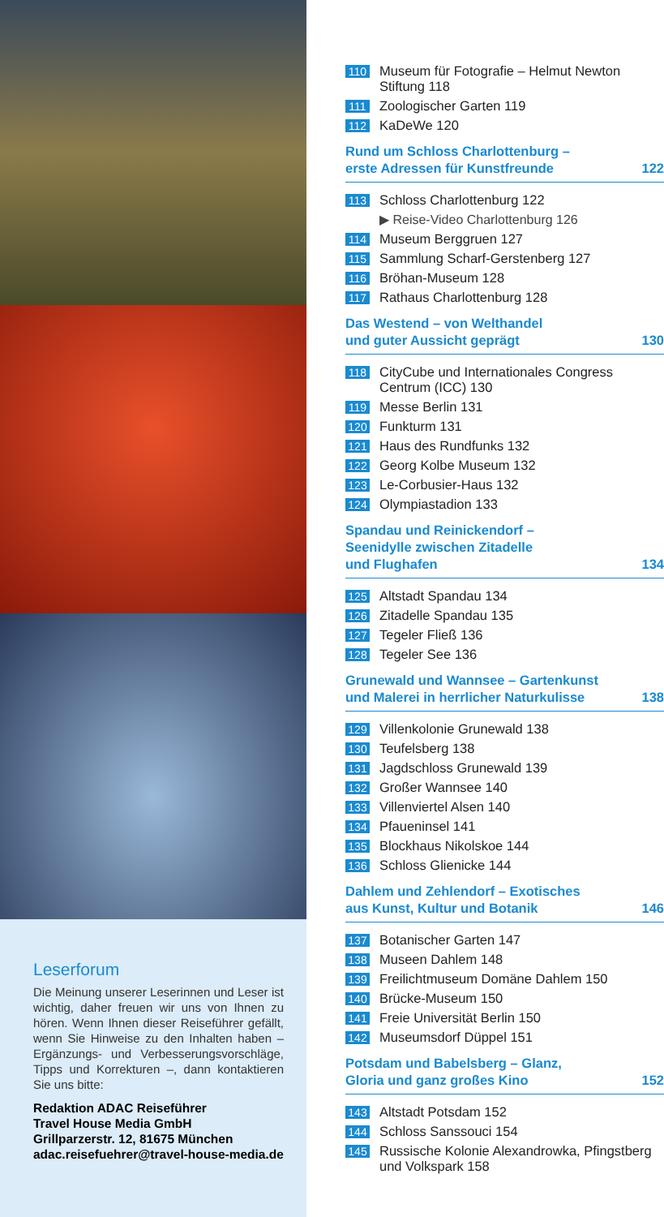Leserforum
Die Meinung unserer Leserinnen und Leser ist wichtig, daher freuen wir uns von Ihnen zu hören. Wenn Ihnen dieser Reiseführer gefällt, wenn Sie Hinweise zu den Inhalten haben – Ergänzungs- und Verbesserungsvorschläge, Tipps und Korrekturen –, dann kontaktieren Sie uns bitte:
Redaktion ADAC Reiseführer
Travel House Media GmbH
Grillparzerstr. 12, 81675 München
adac.reisefuehrer@travel-house-media.de
110 Museum für Fotografie – Helmut Newton Stiftung 118
111 Zoologischer Garten 119
112 KaDeWe 120
Rund um Schloss Charlottenburg –
erste Adressen für Kunstfreunde 122
113 Schloss Charlottenburg 122
▶ Reise-Video Charlottenburg 126
114 Museum Berggruen 127
115 Sammlung Scharf-Gerstenberg 127
116 Bröhan-Museum 128
117 Rathaus Charlottenburg 128
Das Westend – von Welthandel
und guter Aussicht geprägt 130
118 CityCube und Internationales Congress Centrum (ICC) 130
119 Messe Berlin 131
120 Funkturm 131
121 Haus des Rundfunks 132
122 Georg Kolbe Museum 132
123 Le-Corbusier-Haus 132
124 Olympiastadion 133
Spandau und Reinickendorf –
Seenidylle zwischen Zitadelle
und Flughafen 134
125 Altstadt Spandau 134
126 Zitadelle Spandau 135
127 Tegeler Fließ 136
128 Tegeler See 136
Grunewald und Wannsee – Gartenkunst
und Malerei in herrlicher Naturkulisse 138
129 Villenkolonie Grunewald 138
130 Teufelsberg 138
131 Jagdschloss Grunewald 139
132 Großer Wannsee 140
133 Villenviertel Alsen 140
134 Pfaueninsel 141
135 Blockhaus Nikolskoe 144
136 Schloss Glienicke 144
Dahlem und Zehlendorf – Exotisches
aus Kunst, Kultur und Botanik 146
137 Botanischer Garten 147
138 Museen Dahlem 148
139 Freilichtmuseum Domäne Dahlem 150
140 Brücke-Museum 150
141 Freie Universität Berlin 150
142 Museumsdorf Düppel 151
Potsdam und Babelsberg – Glanz,
Gloria und ganz großes Kino 152
143 Altstadt Potsdam 152
144 Schloss Sanssouci 154
145 Russische Kolonie Alexandrowka, Pfingstberg und Volkspark 158